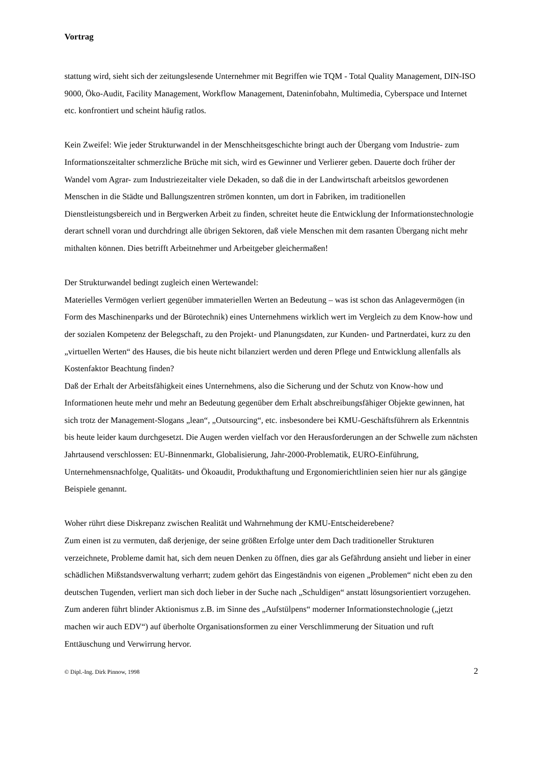Vortrag
stattung wird, sieht sich der zeitungslesende Unternehmer mit Begriffen wie TQM - Total Quality Management, DIN-ISO 9000, Öko-Audit, Facility Management, Workflow Management, Dateninfobahn, Multimedia, Cyberspace und Internet etc. konfrontiert und scheint häufig ratlos.
Kein Zweifel: Wie jeder Strukturwandel in der Menschheitsgeschichte bringt auch der Übergang vom Industrie- zum Informationszeitalter schmerzliche Brüche mit sich, wird es Gewinner und Verlierer geben. Dauerte doch früher der Wandel vom Agrar- zum Industriezeitalter viele Dekaden, so daß die in der Landwirtschaft arbeitslos gewordenen Menschen in die Städte und Ballungszentren strömen konnten, um dort in Fabriken, im traditionellen Dienstleistungsbereich und in Bergwerken Arbeit zu finden, schreitet heute die Entwicklung der Informationstechnologie derart schnell voran und durchdringt alle übrigen Sektoren, daß viele Menschen mit dem rasanten Übergang nicht mehr mithalten können. Dies betrifft Arbeitnehmer und Arbeitgeber gleichermaßen!
Der Strukturwandel bedingt zugleich einen Wertewandel:
Materielles Vermögen verliert gegenüber immateriellen Werten an Bedeutung – was ist schon das Anlagevermögen (in Form des Maschinenparks und der Bürotechnik) eines Unternehmens wirklich wert im Vergleich zu dem Know-how und der sozialen Kompetenz der Belegschaft, zu den Projekt- und Planungsdaten, zur Kunden- und Partnerdatei, kurz zu den „virtuellen Werten“ des Hauses, die bis heute nicht bilanziert werden und deren Pflege und Entwicklung allenfalls als Kostenfaktor Beachtung finden?
Daß der Erhalt der Arbeitsfähigkeit eines Unternehmens, also die Sicherung und der Schutz von Know-how und Informationen heute mehr und mehr an Bedeutung gegenüber dem Erhalt abschreibungsfähiger Objekte gewinnen, hat sich trotz der Management-Slogans „lean“, „Outsourcing“, etc. insbesondere bei KMU-Geschäftsführern als Erkenntnis bis heute leider kaum durchgesetzt. Die Augen werden vielfach vor den Herausforderungen an der Schwelle zum nächsten Jahrtausend verschlossen: EU-Binnenmarkt, Globalisierung, Jahr-2000-Problematik, EURO-Einführung, Unternehmensnachfolge, Qualitäts- und Ökoaudit, Produkthaftung und Ergonomierichtlinien seien hier nur als gängige Beispiele genannt.
Woher rührt diese Diskrepanz zwischen Realität und Wahrnehmung der KMU-Entscheiderebene?
Zum einen ist zu vermuten, daß derjenige, der seine größten Erfolge unter dem Dach traditioneller Strukturen verzeichnete, Probleme damit hat, sich dem neuen Denken zu öffnen, dies gar als Gefährdung ansieht und lieber in einer schädlichen Mißstandsverwaltung verharrt; zudem gehört das Eingeständnis von eigenen „Problemen“ nicht eben zu den deutschen Tugenden, verliert man sich doch lieber in der Suche nach „Schuldigen“ anstatt lösungsorientiert vorzugehen.
Zum anderen führt blinder Aktionismus z.B. im Sinne des „Aufstülpens“ moderner Informationstechnologie („jetzt machen wir auch EDV“) auf überholte Organisationsformen zu einer Verschlimmerung der Situation und ruft Enttäuschung und Verwirrung hervor.
© Dipl.-Ing. Dirk Pinnow, 1998 2